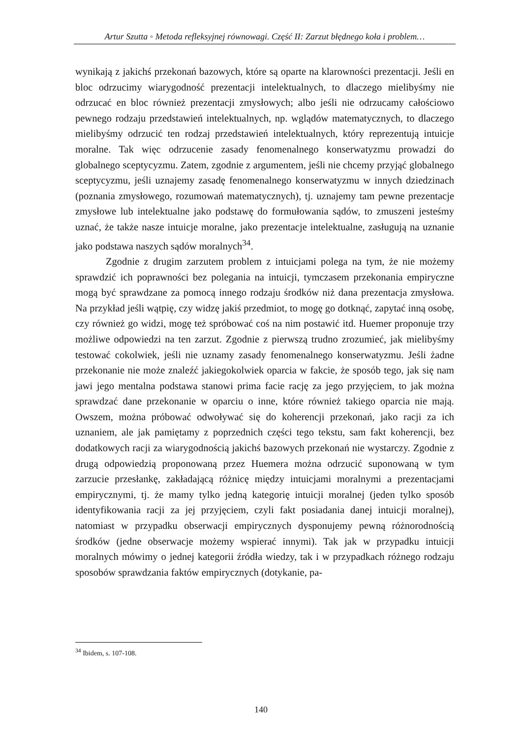Artur Szutta ◦ Metoda refleksyjnej równowagi. Część II: Zarzut błędnego koła i problem…
wynikają z jakichś przekonań bazowych, które są oparte na klarowności prezentacji. Jeśli en bloc odrzucimy wiarygodność prezentacji intelektualnych, to dlaczego mielibyśmy nie odrzucać en bloc również prezentacji zmysłowych; albo jeśli nie odrzucamy całościowo pewnego rodzaju przedstawień intelektualnych, np. wglądów matematycznych, to dlaczego mielibyśmy odrzucić ten rodzaj przedstawień intelektualnych, który reprezentują intuicje moralne. Tak więc odrzucenie zasady fenomenalnego konserwatyzmu prowadzi do globalnego sceptycyzmu. Zatem, zgodnie z argumentem, jeśli nie chcemy przyjąć globalnego sceptycyzmu, jeśli uznajemy zasadę fenomenalnego konserwatyzmu w innych dziedzinach (poznania zmysłowego, rozumowań matematycznych), tj. uznajemy tam pewne prezentacje zmysłowe lub intelektualne jako podstawę do formułowania sądów, to zmuszeni jesteśmy uznać, że także nasze intuicje moralne, jako prezentacje intelektualne, zasługują na uznanie jako podstawa naszych sądów moralnych<sup>34</sup>.
Zgodnie z drugim zarzutem problem z intuicjami polega na tym, że nie możemy sprawdzić ich poprawności bez polegania na intuicji, tymczasem przekonania empiryczne mogą być sprawdzane za pomocą innego rodzaju środków niż dana prezentacja zmysłowa. Na przykład jeśli wątpię, czy widzę jakiś przedmiot, to mogę go dotknąć, zapytać inną osobę, czy również go widzi, mogę też spróbować coś na nim postawić itd. Huemer proponuje trzy możliwe odpowiedzi na ten zarzut. Zgodnie z pierwszą trudno zrozumieć, jak mielibyśmy testować cokolwiek, jeśli nie uznamy zasady fenomenalnego konserwatyzmu. Jeśli żadne przekonanie nie może znaleźć jakiegokolwiek oparcia w fakcie, że sposób tego, jak się nam jawi jego mentalna podstawa stanowi prima facie rację za jego przyjęciem, to jak można sprawdzać dane przekonanie w oparciu o inne, które również takiego oparcia nie mają. Owszem, można próbować odwoływać się do koherencji przekonań, jako racji za ich uznaniem, ale jak pamiętamy z poprzednich części tego tekstu, sam fakt koherencji, bez dodatkowych racji za wiarygodnością jakichś bazowych przekonań nie wystarczy. Zgodnie z drugą odpowiedzią proponowaną przez Huemera można odrzucić suponowaną w tym zarzucie przesłankę, zakładającą różnicę między intuicjami moralnymi a prezentacjami empirycznymi, tj. że mamy tylko jedną kategorię intuicji moralnej (jeden tylko sposób identyfikowania racji za jej przyjęciem, czyli fakt posiadania danej intuicji moralnej), natomiast w przypadku obserwacji empirycznych dysponujemy pewną różnorodnością środków (jedne obserwacje możemy wspierać innymi). Tak jak w przypadku intuicji moralnych mówimy o jednej kategorii źródła wiedzy, tak i w przypadkach różnego rodzaju sposobów sprawdzania faktów empirycznych (dotykanie, pa-
<sup>34</sup> Ibidem, s. 107-108.
140